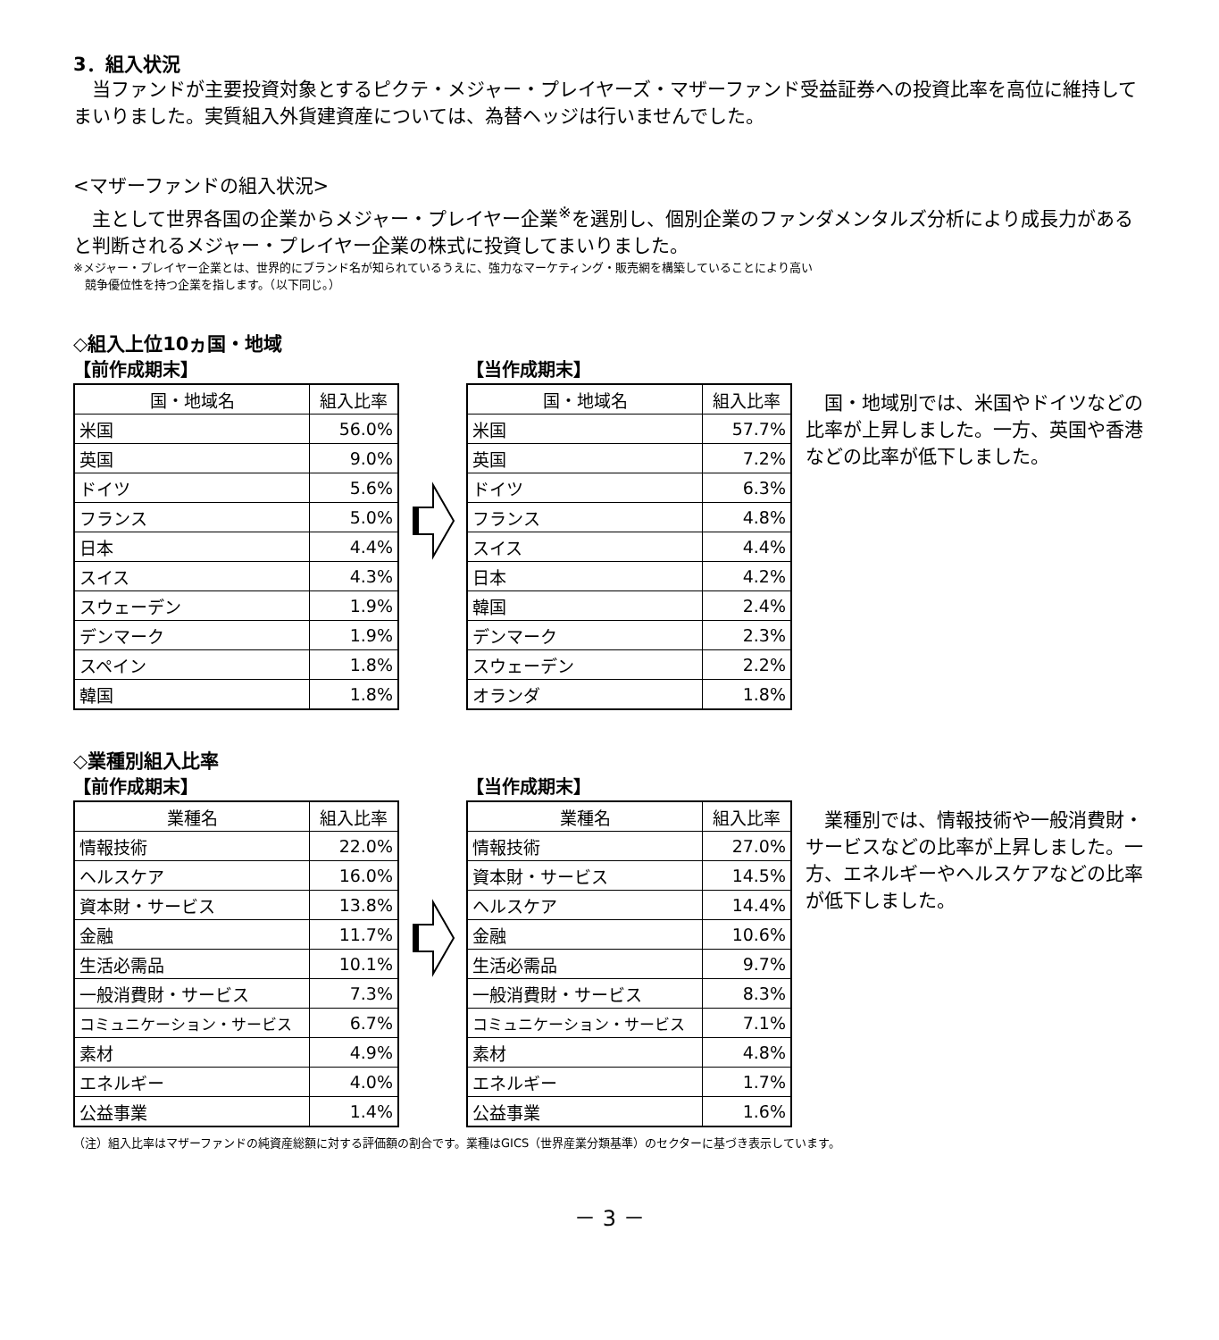3．組入状況
　当ファンドが主要投資対象とするピクテ・メジャー・プレイヤーズ・マザーファンド受益証券への投資比率を高位に維持してまいりました。実質組入外貨建資産については、為替ヘッジは行いませんでした。
<マザーファンドの組入状況>
　主として世界各国の企業からメジャー・プレイヤー企業<sup>※</sup>を選別し、個別企業のファンダメンタルズ分析により成長力があると判断されるメジャー・プレイヤー企業の株式に投資してまいりました。
※メジャー・プレイヤー企業とは、世界的にブランド名が知られているうえに、強力なマーケティング・販売網を構築していることにより高い
　競争優位性を持つ企業を指します。（以下同じ。）
◇組入上位10ヵ国・地域
【前作成期末】
| 国・地域名 | 組入比率 |
| --- | --- |
| 米国 | 56.0% |
| 英国 | 9.0% |
| ドイツ | 5.6% |
| フランス | 5.0% |
| 日本 | 4.4% |
| スイス | 4.3% |
| スウェーデン | 1.9% |
| デンマーク | 1.9% |
| スペイン | 1.8% |
| 韓国 | 1.8% |
【当作成期末】
| 国・地域名 | 組入比率 |
| --- | --- |
| 米国 | 57.7% |
| 英国 | 7.2% |
| ドイツ | 6.3% |
| フランス | 4.8% |
| スイス | 4.4% |
| 日本 | 4.2% |
| 韓国 | 2.4% |
| デンマーク | 2.3% |
| スウェーデン | 2.2% |
| オランダ | 1.8% |
国・地域別では、米国やドイツなどの比率が上昇しました。一方、英国や香港などの比率が低下しました。
◇業種別組入比率
【前作成期末】
| 業種名 | 組入比率 |
| --- | --- |
| 情報技術 | 22.0% |
| ヘルスケア | 16.0% |
| 資本財・サービス | 13.8% |
| 金融 | 11.7% |
| 生活必需品 | 10.1% |
| 一般消費財・サービス | 7.3% |
| コミュニケーション・サービス | 6.7% |
| 素材 | 4.9% |
| エネルギー | 4.0% |
| 公益事業 | 1.4% |
【当作成期末】
| 業種名 | 組入比率 |
| --- | --- |
| 情報技術 | 27.0% |
| 資本財・サービス | 14.5% |
| ヘルスケア | 14.4% |
| 金融 | 10.6% |
| 生活必需品 | 9.7% |
| 一般消費財・サービス | 8.3% |
| コミュニケーション・サービス | 7.1% |
| 素材 | 4.8% |
| エネルギー | 1.7% |
| 公益事業 | 1.6% |
業種別では、情報技術や一般消費財・サービスなどの比率が上昇しました。一方、エネルギーやヘルスケアなどの比率が低下しました。
（注）組入比率はマザーファンドの純資産総額に対する評価額の割合です。業種はGICS（世界産業分類基準）のセクターに基づき表示しています。
－ 3 －